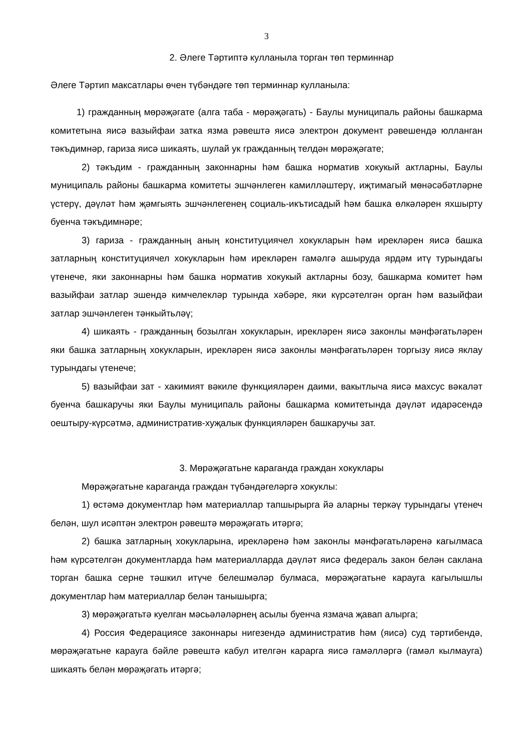3
2. Әлеге Тәртиптә кулланыла торган төп терминнар
Әлеге Тәртип максатлары өчен түбәндәге төп терминнар кулланыла:
1) гражданның мөрәҗәгате (алга таба - мөрәҗәгать) - Баулы муниципаль районы башкарма комитетына яисә вазыйфаи затка язма рәвештә яисә электрон документ рәвешендә юлланган тәкъдимнәр, гариза яисә шикаять, шулай ук гражданның телдән мөрәҗәгате;
2) тәкъдим - гражданның законнарны һәм башка норматив хокукый актларны, Баулы муниципаль районы башкарма комитеты эшчәнлеген камилләштерү, иҗтимагый мөнәсәбәтләрне үстерү, дәүләт һәм җәмгыять эшчәнлегенең социаль-икътисадый һәм башка өлкәләрен яхшырту буенча тәкъдимнәре;
3) гариза - гражданның аның конституциячел хокукларын һәм ирекләрен яисә башка затларның конституциячел хокукларын һәм ирекләрен гамәлгә ашыруда ярдәм итү турындагы үтенече, яки законнарны һәм башка норматив хокукый актларны бозу, башкарма комитет һәм вазыйфаи затлар эшендә кимчелекләр турында хәбәре, яки күрсәтелгән орган һәм вазыйфаи затлар эшчәнлеген тәнкыйтьләү;
4) шикаять - гражданның бозылган хокукларын, ирекләрен яисә законлы мәнфәгатьләрен яки башка затларның хокукларын, ирекләрен яисә законлы мәнфәгатьләрен торгызу яисә яклау турындагы үтенече;
5) вазыйфаи зат - хакимият вәкиле функцияләрен даими, вакытлыча яисә махсус вәкаләт буенча башкаручы яки Баулы муниципаль районы башкарма комитетында дәүләт идарәсендә оештыру-күрсәтмә, административ-хуҗалык функцияләрен башкаручы зат.
3. Мөрәҗәгатьне караганда граждан хокуклары
Мөрәҗәгатьне караганда граждан түбәндәгеләргә хокуклы:
1) өстәмә документлар һәм материаллар тапшырырга йә аларны теркәү турындагы үтенеч белән, шул исәптән электрон рәвештә мөрәҗәгать итәргә;
2) башка затларның хокукларына, ирекләренә һәм законлы мәнфәгатьләренә кагылмаса һәм күрсәтелгән документларда һәм материалларда дәүләт яисә федераль закон белән саклана торган башка серне тәшкил итүче белешмәләр булмаса, мөрәҗәгатьне карауга кагылышлы документлар һәм материаллар белән танышырга;
3) мөрәҗәгатьтә куелган мәсьәләләрнең асылы буенча язмача җавап алырга;
4) Россия Федерациясе законнары нигезендә административ һәм (яисә) суд тәртибендә, мөрәҗәгатьне карауга бәйле рәвештә кабул ителгән карарга яисә гамәлләргә (гамәл кылмауга) шикаять белән мөрәҗәгать итәргә;